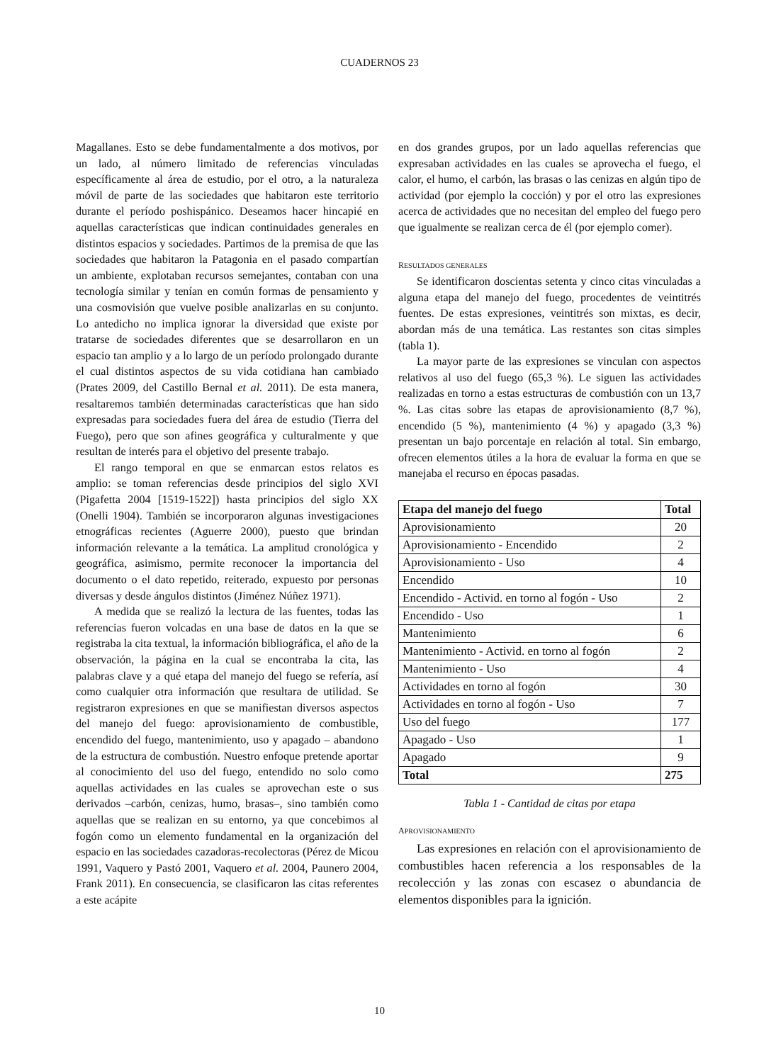CUADERNOS 23
Magallanes. Esto se debe fundamentalmente a dos motivos, por un lado, al número limitado de referencias vinculadas específicamente al área de estudio, por el otro, a la naturaleza móvil de parte de las sociedades que habitaron este territorio durante el período poshispánico. Deseamos hacer hincapié en aquellas características que indican continuidades generales en distintos espacios y sociedades. Partimos de la premisa de que las sociedades que habitaron la Patagonia en el pasado compartían un ambiente, explotaban recursos semejantes, contaban con una tecnología similar y tenían en común formas de pensamiento y una cosmovisión que vuelve posible analizarlas en su conjunto. Lo antedicho no implica ignorar la diversidad que existe por tratarse de sociedades diferentes que se desarrollaron en un espacio tan amplio y a lo largo de un período prolongado durante el cual distintos aspectos de su vida cotidiana han cambiado (Prates 2009, del Castillo Bernal et al. 2011). De esta manera, resaltaremos también determinadas características que han sido expresadas para sociedades fuera del área de estudio (Tierra del Fuego), pero que son afines geográfica y culturalmente y que resultan de interés para el objetivo del presente trabajo.
El rango temporal en que se enmarcan estos relatos es amplio: se toman referencias desde principios del siglo XVI (Pigafetta 2004 [1519-1522]) hasta principios del siglo XX (Onelli 1904). También se incorporaron algunas investigaciones etnográficas recientes (Aguerre 2000), puesto que brindan información relevante a la temática. La amplitud cronológica y geográfica, asimismo, permite reconocer la importancia del documento o el dato repetido, reiterado, expuesto por personas diversas y desde ángulos distintos (Jiménez Núñez 1971).
A medida que se realizó la lectura de las fuentes, todas las referencias fueron volcadas en una base de datos en la que se registraba la cita textual, la información bibliográfica, el año de la observación, la página en la cual se encontraba la cita, las palabras clave y a qué etapa del manejo del fuego se refería, así como cualquier otra información que resultara de utilidad. Se registraron expresiones en que se manifiestan diversos aspectos del manejo del fuego: aprovisionamiento de combustible, encendido del fuego, mantenimiento, uso y apagado – abandono de la estructura de combustión. Nuestro enfoque pretende aportar al conocimiento del uso del fuego, entendido no solo como aquellas actividades en las cuales se aprovechan este o sus derivados –carbón, cenizas, humo, brasas–, sino también como aquellas que se realizan en su entorno, ya que concebimos al fogón como un elemento fundamental en la organización del espacio en las sociedades cazadoras-recolectoras (Pérez de Micou 1991, Vaquero y Pastó 2001, Vaquero et al. 2004, Paunero 2004, Frank 2011). En consecuencia, se clasificaron las citas referentes a este acápite
en dos grandes grupos, por un lado aquellas referencias que expresaban actividades en las cuales se aprovecha el fuego, el calor, el humo, el carbón, las brasas o las cenizas en algún tipo de actividad (por ejemplo la cocción) y por el otro las expresiones acerca de actividades que no necesitan del empleo del fuego pero que igualmente se realizan cerca de él (por ejemplo comer).
RESULTADOS GENERALES
Se identificaron doscientas setenta y cinco citas vinculadas a alguna etapa del manejo del fuego, procedentes de veintitrés fuentes. De estas expresiones, veintitrés son mixtas, es decir, abordan más de una temática. Las restantes son citas simples (tabla 1).
La mayor parte de las expresiones se vinculan con aspectos relativos al uso del fuego (65,3 %). Le siguen las actividades realizadas en torno a estas estructuras de combustión con un 13,7 %. Las citas sobre las etapas de aprovisionamiento (8,7 %), encendido (5 %), mantenimiento (4 %) y apagado (3,3 %) presentan un bajo porcentaje en relación al total. Sin embargo, ofrecen elementos útiles a la hora de evaluar la forma en que se manejaba el recurso en épocas pasadas.
| Etapa del manejo del fuego | Total |
| --- | --- |
| Aprovisionamiento | 20 |
| Aprovisionamiento - Encendido | 2 |
| Aprovisionamiento - Uso | 4 |
| Encendido | 10 |
| Encendido - Activid. en torno al fogón - Uso | 2 |
| Encendido - Uso | 1 |
| Mantenimiento | 6 |
| Mantenimiento - Activid. en torno al fogón | 2 |
| Mantenimiento - Uso | 4 |
| Actividades en torno al fogón | 30 |
| Actividades en torno al fogón - Uso | 7 |
| Uso del fuego | 177 |
| Apagado - Uso | 1 |
| Apagado | 9 |
| Total | 275 |
Tabla 1 - Cantidad de citas por etapa
APROVISIONAMIENTO
Las expresiones en relación con el aprovisionamiento de combustibles hacen referencia a los responsables de la recolección y las zonas con escasez o abundancia de elementos disponibles para la ignición.
10